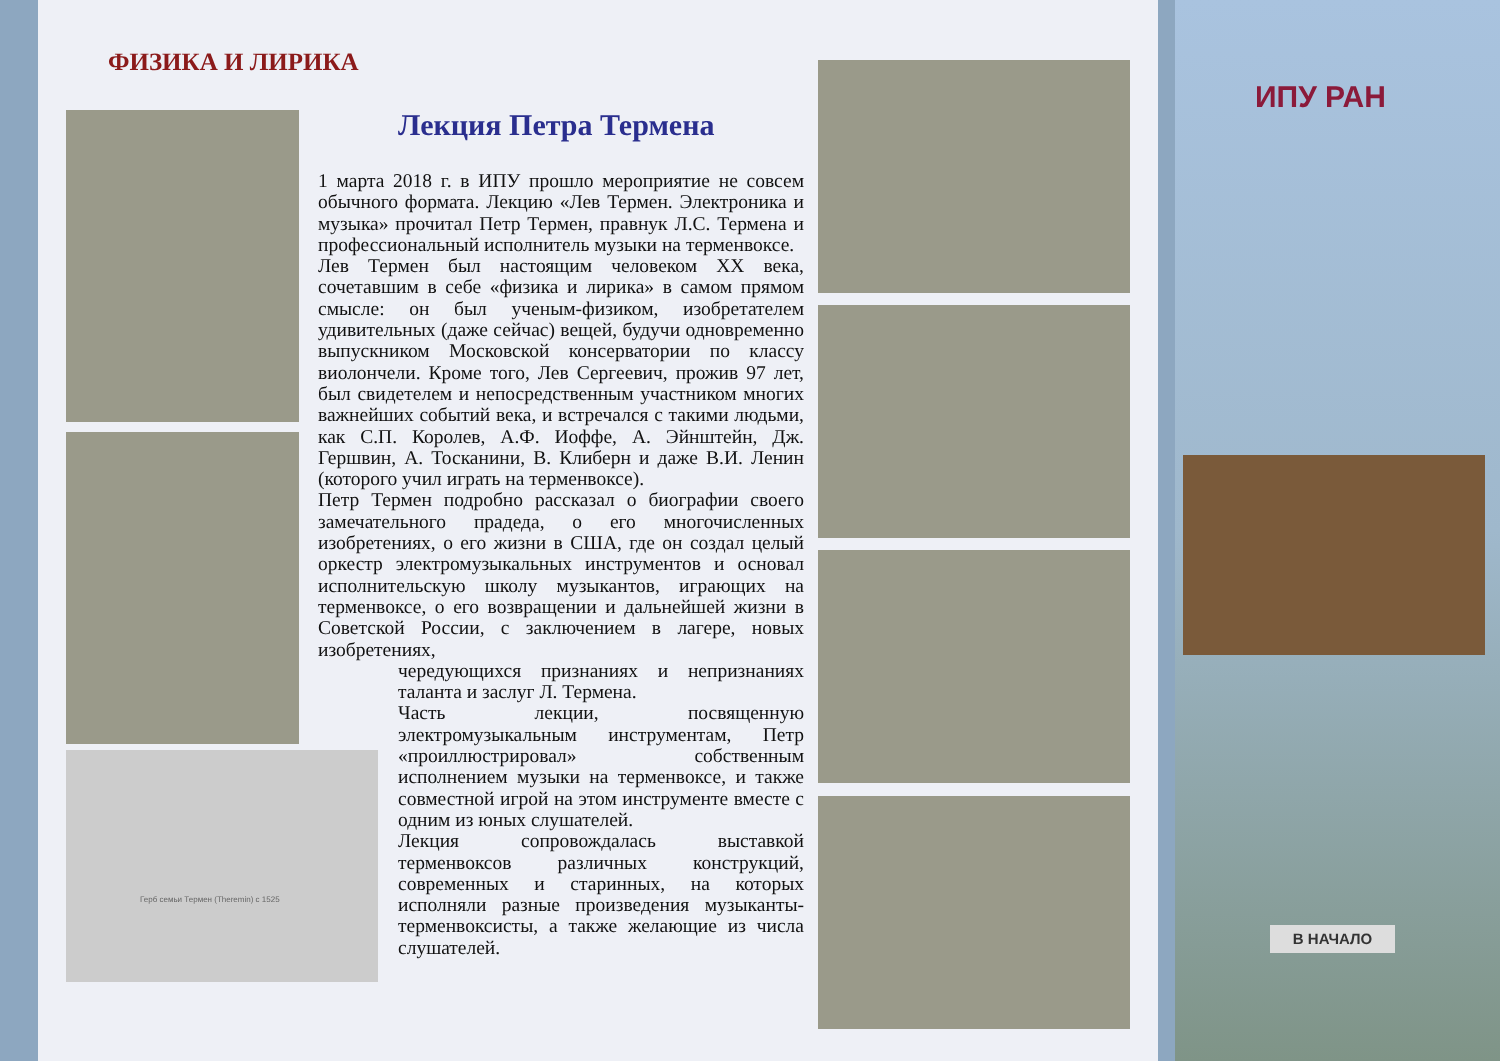ФИЗИКА И ЛИРИКА
Герб семьи Термен (Theremin) с 1525
ИПУ РАН
Лекция Петра Термена
1 марта 2018 г. в ИПУ прошло мероприятие не совсем обычного формата. Лекцию «Лев Термен. Электроника и музыка» прочитал Петр Термен, правнук Л.С. Термена и профессиональный исполнитель музыки на терменвоксе.
Лев Термен был настоящим человеком XX века, сочетавшим в себе «физика и лирика» в самом прямом смысле: он был ученым-физиком, изобретателем удивительных (даже сейчас) вещей, будучи одновременно выпускником Московской консерватории по классу виолончели. Кроме того, Лев Сергеевич, прожив 97 лет, был свидетелем и непосредственным участником многих важнейших событий века, и встречался с такими людьми, как С.П. Королев, А.Ф. Иоффе, А. Эйнштейн, Дж. Гершвин, А. Тосканини, В. Клиберн и даже В.И. Ленин (которого учил играть на терменвоксе).
Петр Термен подробно рассказал о биографии своего замечательного прадеда, о его многочисленных изобретениях, о его жизни в США, где он создал целый оркестр электромузыкальных инструментов и основал исполнительскую школу музыкантов, играющих на терменвоксе, о его возвращении и дальнейшей жизни в Советской России, с заключением в лагере, новых изобретениях,
чередующихся признаниях и непризнаниях таланта и заслуг Л. Термена.
Часть лекции, посвященную электромузыкальным инструментам, Петр «проиллюстрировал» собственным исполнением музыки на терменвоксе, и также совместной игрой на этом инструменте вместе с одним из юных слушателей.
Лекция сопровождалась выставкой терменвоксов различных конструкций, современных и старинных, на которых исполняли разные произведения музыканты-терменвоксисты, а также желающие из числа слушателей.
В НАЧАЛО